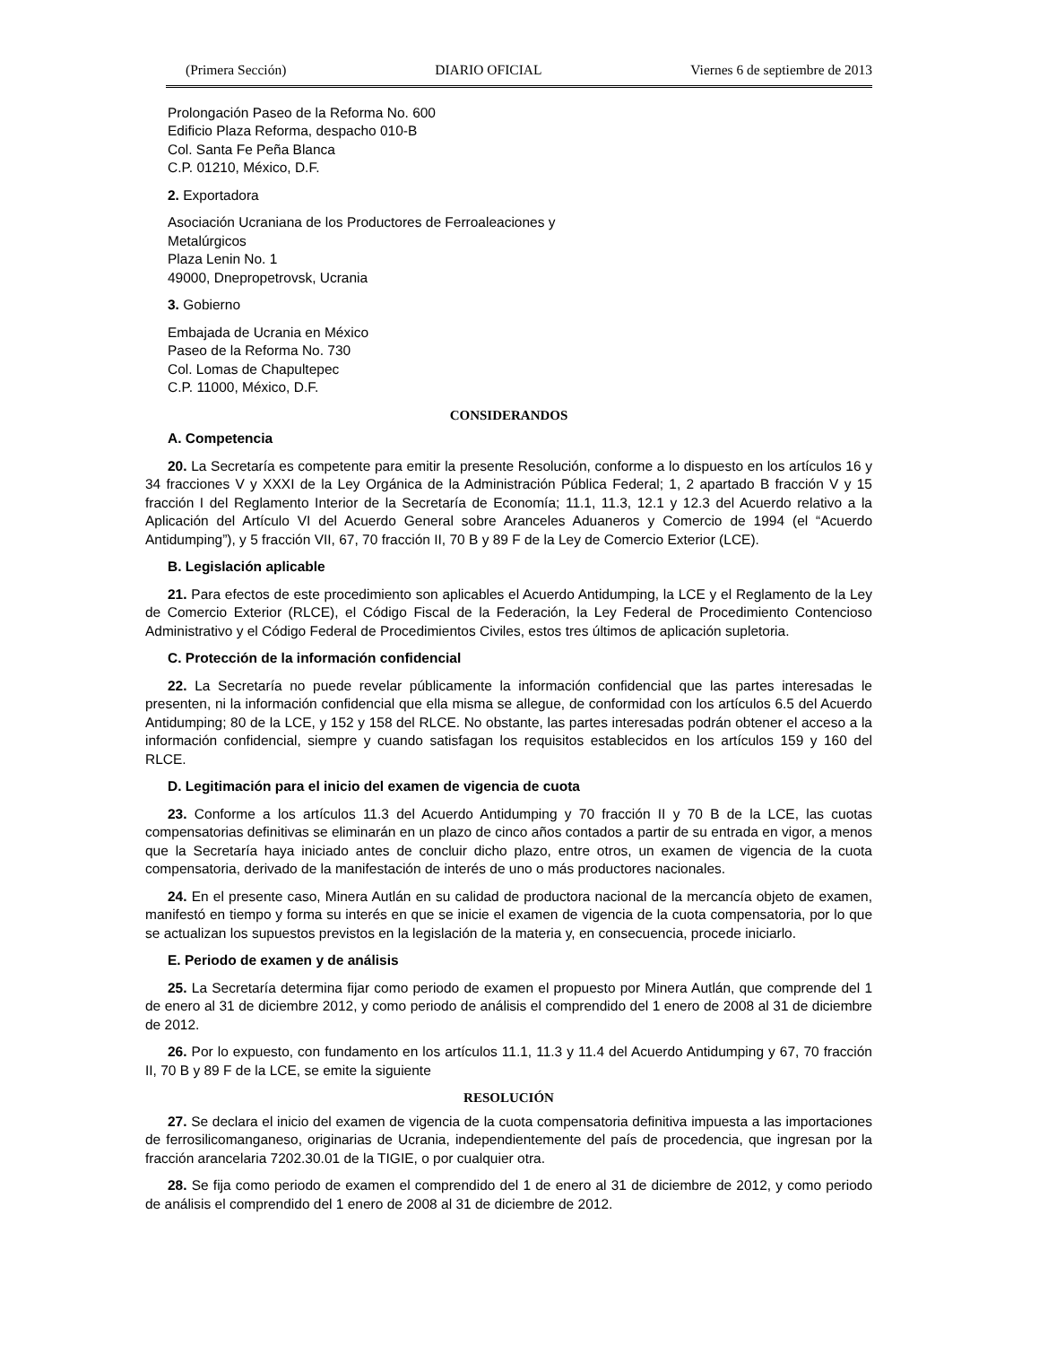(Primera Sección) DIARIO OFICIAL Viernes 6 de septiembre de 2013
Prolongación Paseo de la Reforma No. 600
Edificio Plaza Reforma, despacho 010-B
Col. Santa Fe Peña Blanca
C.P. 01210, México, D.F.
2. Exportadora
Asociación Ucraniana de los Productores de Ferroaleaciones y
Metalúrgicos
Plaza Lenin No. 1
49000, Dnepropetrovsk, Ucrania
3. Gobierno
Embajada de Ucrania en México
Paseo de la Reforma No. 730
Col. Lomas de Chapultepec
C.P. 11000, México, D.F.
CONSIDERANDOS
A. Competencia
20. La Secretaría es competente para emitir la presente Resolución, conforme a lo dispuesto en los artículos 16 y 34 fracciones V y XXXI de la Ley Orgánica de la Administración Pública Federal; 1, 2 apartado B fracción V y 15 fracción I del Reglamento Interior de la Secretaría de Economía; 11.1, 11.3, 12.1 y 12.3 del Acuerdo relativo a la Aplicación del Artículo VI del Acuerdo General sobre Aranceles Aduaneros y Comercio de 1994 (el “Acuerdo Antidumping”), y 5 fracción VII, 67, 70 fracción II, 70 B y 89 F de la Ley de Comercio Exterior (LCE).
B. Legislación aplicable
21. Para efectos de este procedimiento son aplicables el Acuerdo Antidumping, la LCE y el Reglamento de la Ley de Comercio Exterior (RLCE), el Código Fiscal de la Federación, la Ley Federal de Procedimiento Contencioso Administrativo y el Código Federal de Procedimientos Civiles, estos tres últimos de aplicación supletoria.
C. Protección de la información confidencial
22. La Secretaría no puede revelar públicamente la información confidencial que las partes interesadas le presenten, ni la información confidencial que ella misma se allegue, de conformidad con los artículos 6.5 del Acuerdo Antidumping; 80 de la LCE, y 152 y 158 del RLCE. No obstante, las partes interesadas podrán obtener el acceso a la información confidencial, siempre y cuando satisfagan los requisitos establecidos en los artículos 159 y 160 del RLCE.
D. Legitimación para el inicio del examen de vigencia de cuota
23. Conforme a los artículos 11.3 del Acuerdo Antidumping y 70 fracción II y 70 B de la LCE, las cuotas compensatorias definitivas se eliminarán en un plazo de cinco años contados a partir de su entrada en vigor, a menos que la Secretaría haya iniciado antes de concluir dicho plazo, entre otros, un examen de vigencia de la cuota compensatoria, derivado de la manifestación de interés de uno o más productores nacionales.
24. En el presente caso, Minera Autlán en su calidad de productora nacional de la mercancía objeto de examen, manifestó en tiempo y forma su interés en que se inicie el examen de vigencia de la cuota compensatoria, por lo que se actualizan los supuestos previstos en la legislación de la materia y, en consecuencia, procede iniciarlo.
E. Periodo de examen y de análisis
25. La Secretaría determina fijar como periodo de examen el propuesto por Minera Autlán, que comprende del 1 de enero al 31 de diciembre 2012, y como periodo de análisis el comprendido del 1 enero de 2008 al 31 de diciembre de 2012.
26. Por lo expuesto, con fundamento en los artículos 11.1, 11.3 y 11.4 del Acuerdo Antidumping y 67, 70 fracción II, 70 B y 89 F de la LCE, se emite la siguiente
RESOLUCIÓN
27. Se declara el inicio del examen de vigencia de la cuota compensatoria definitiva impuesta a las importaciones de ferrosilicomanganeso, originarias de Ucrania, independientemente del país de procedencia, que ingresan por la fracción arancelaria 7202.30.01 de la TIGIE, o por cualquier otra.
28. Se fija como periodo de examen el comprendido del 1 de enero al 31 de diciembre de 2012, y como periodo de análisis el comprendido del 1 enero de 2008 al 31 de diciembre de 2012.